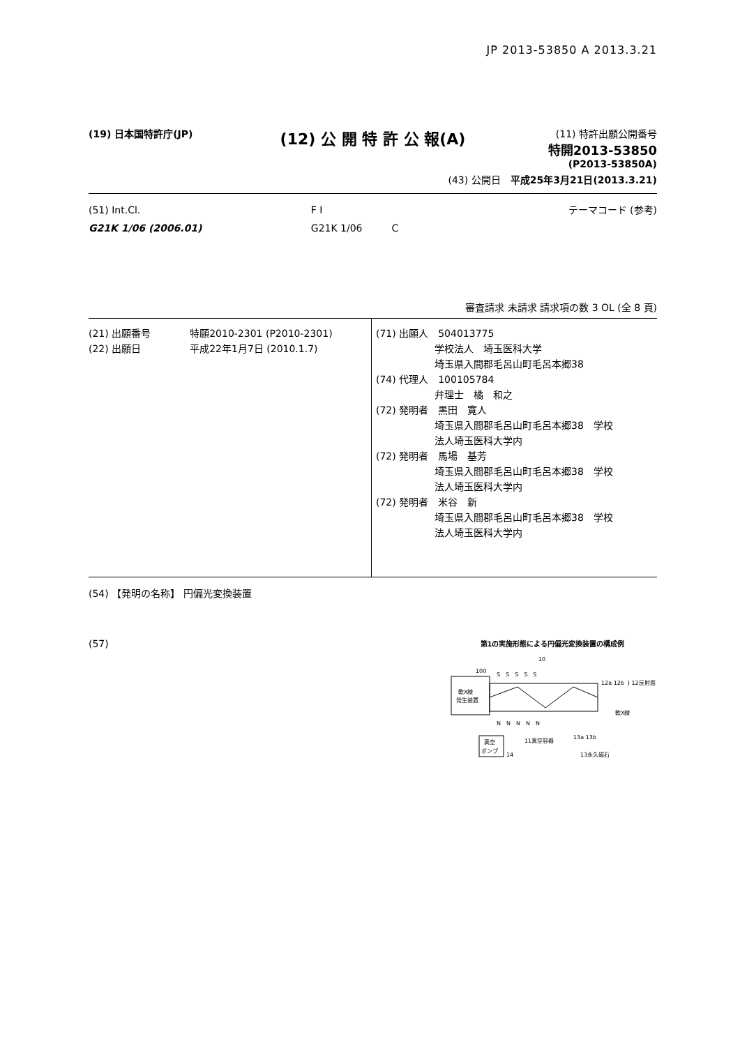JP 2013-53850 A 2013.3.21
(19) 日本国特許庁(JP)
(12) 公 開 特 許 公 報(A)
(11) 特許出願公開番号
特開2013-53850
(P2013-53850A)
(43) 公開日　平成25年3月21日(2013.3.21)
| (51) Int.Cl. | F I | テーマコード (参考) |
| G21K 1/06 (2006.01) | G21K 1/06 C | |
審査請求 未請求 請求項の数 3 OL (全 8 頁)
| (21) 出願番号 特願2010-2301 (P2010-2301) (22) 出願日 平成22年1月7日 (2010.1.7) | (71) 出願人 504013775 学校法人 埼玉医科大学 埼玉県入間郡毛呂山町毛呂本郷38 (74) 代理人 100105784 弁理士 橘 和之 (72) 発明者 黒田 寛人 埼玉県入間郡毛呂山町毛呂本郷38 学校 法人埼玉医科大学内 (72) 発明者 馬場 基芳 埼玉県入間郡毛呂山町毛呂本郷38 学校 法人埼玉医科大学内 (72) 発明者 米谷 新 埼玉県入間郡毛呂山町毛呂本郷38 学校 法人埼玉医科大学内 |
(54) 【発明の名称】 円偏光変換装置
(57)
第1の実施形態による円偏光変換装置の構成例
10
100
軟X線
発生装置
12a 12b ｝12反射面
軟X線
S　S　S　S　S
N　N　N　N　N
真空
ポンプ
14
11真空容器
13a 13b
13永久磁石